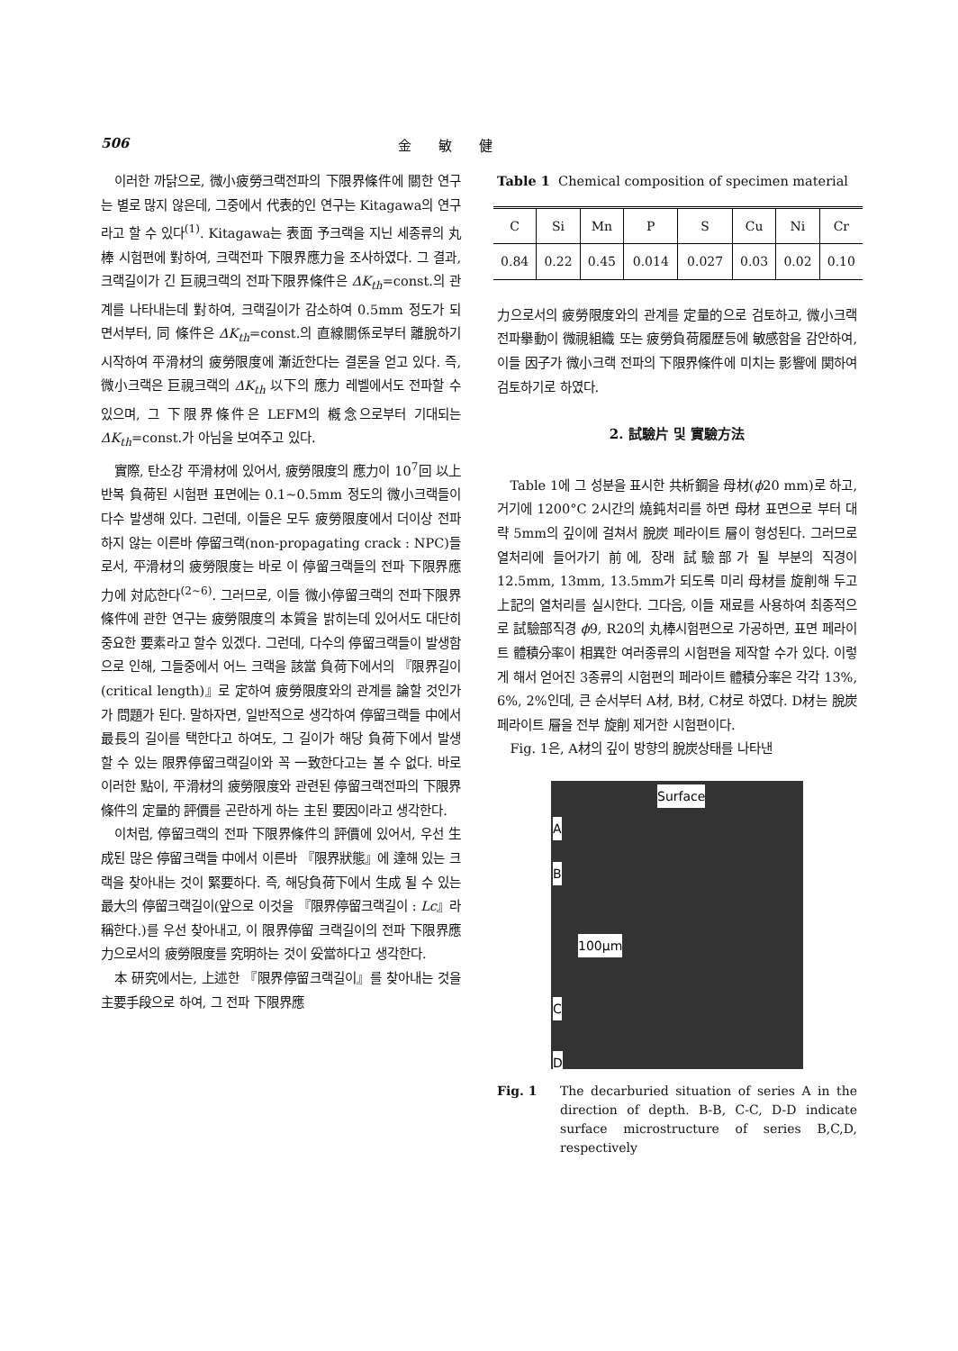506 金　　敏　　健
이러한 까닭으로, 微小疲勞크랙전파의 下限界條件에 關한 연구는 별로 많지 않은데, 그중에서 代表的인 연구는 Kitagawa의 연구라고 할 수 있다<sup>(1)</sup>. Kitagawa는 表面 予크랙을 지닌 세종류의 丸棒 시험편에 對하여, 크랙전파 下限界應力을 조사하였다. 그 결과, 크랙길이가 긴 巨視크랙의 전파下限界條件은 ΔK<sub>th</sub>=const.의 관계를 나타내는데 對하여, 크랙길이가 감소하여 0.5mm 정도가 되면서부터, 同 條件은 ΔK<sub>th</sub>=const.의 直線關係로부터 離脫하기 시작하여 平滑材의 疲勞限度에 漸近한다는 결론을 얻고 있다. 즉, 微小크랙은 巨視크랙의 ΔK<sub>th</sub> 以下의 應力 레벨에서도 전파할 수 있으며, 그 下限界條件은 LEFM의 槪念으로부터 기대되는 ΔK<sub>th</sub>=const.가 아님을 보여주고 있다.
實際, 탄소강 平滑材에 있어서, 疲勞限度의 應力이 10<sup>7</sup>回 以上 반복 負荷된 시험편 표면에는 0.1~0.5mm 정도의 微小크랙들이 다수 발생해 있다. 그런데, 이들은 모두 疲勞限度에서 더이상 전파하지 않는 이른바 停留크랙(non-propagating crack : NPC)들로서, 平滑材의 疲勞限度는 바로 이 停留크랙들의 전파 下限界應力에 対応한다<sup>(2~6)</sup>. 그러므로, 이들 微小停留크랙의 전파下限界條件에 관한 연구는 疲勞限度의 本質을 밝히는데 있어서도 대단히 중요한 要素라고 할수 있겠다. 그런데, 다수의 停留크랙들이 발생함으로 인해, 그들중에서 어느 크랙을 該當 負荷下에서의 『限界길이(critical length)』로 定하여 疲勞限度와의 관계를 論할 것인가가 問題가 된다. 말하자면, 일반적으로 생각하여 停留크랙들 中에서 最長의 길이를 택한다고 하여도, 그 길이가 해당 負荷下에서 발생 할 수 있는 限界停留크랙길이와 꼭 一致한다고는 볼 수 없다. 바로 이러한 點이, 平滑材의 疲勞限度와 관련된 停留크랙전파의 下限界條件의 定量的 評價를 곤란하게 하는 主된 要因이라고 생각한다.
이처럼, 停留크랙의 전파 下限界條件의 評價에 있어서, 우선 生成된 많은 停留크랙들 中에서 이른바 『限界狀態』에 達해 있는 크랙을 찾아내는 것이 緊要하다. 즉, 해당負荷下에서 生成 될 수 있는 最大의 停留크랙길이(앞으로 이것을 『限界停留크랙길이 : Lc』라 稱한다.)를 우선 찾아내고, 이 限界停留 크랙길이의 전파 下限界應力으로서의 疲勞限度를 究明하는 것이 妥當하다고 생각한다.
本 研究에서는, 上述한 『限界停留크랙길이』를 찾아내는 것을 主要手段으로 하여, 그 전파 下限界應
Table 1 Chemical composition of specimen material
| C | Si | Mn | P | S | Cu | Ni | Cr |
| --- | --- | --- | --- | --- | --- | --- | --- |
| 0.84 | 0.22 | 0.45 | 0.014 | 0.027 | 0.03 | 0.02 | 0.10 |
力으로서의 疲勞限度와의 관계를 定量的으로 검토하고, 微小크랙전파擧動이 微視組織 또는 疲勞負荷履歷등에 敏感함을 감안하여, 이들 因子가 微小크랙 전파의 下限界條件에 미치는 影響에 関하여 검토하기로 하였다.
2. 試驗片 및 實驗方法
Table 1에 그 성분을 표시한 共析鋼을 母材(ϕ20 mm)로 하고, 거기에 1200°C 2시간의 燒鈍처리를 하면 母材 표면으로 부터 대략 5mm의 깊이에 걸쳐서 脫炭 페라이트 層이 형성된다. 그러므로 열처리에 들어가기 前에, 장래 試驗部가 될 부분의 직경이 12.5mm, 13mm, 13.5mm가 되도록 미리 母材를 旋削해 두고 上記의 열처리를 실시한다. 그다음, 이들 재료를 사용하여 최종적으로 試驗部직경 ϕ9, R20의 丸棒시험편으로 가공하면, 표면 페라이트 體積分率이 相異한 여러종류의 시험편을 제작할 수가 있다. 이렇게 해서 얻어진 3종류의 시험편의 페라이트 體積分率은 각각 13%, 6%, 2%인데, 큰 순서부터 A材, B材, C材로 하였다. D材는 脫炭페라이트 層을 전부 旋削 제거한 시험편이다.
Fig. 1은, A材의 깊이 방향의 脫炭상태를 나타낸
Surface
A
B
100μm
C
D
Fig. 1 The decarburied situation of series A in the direction of depth. B-B, C-C, D-D indicate surface microstructure of series B,C,D, respectively